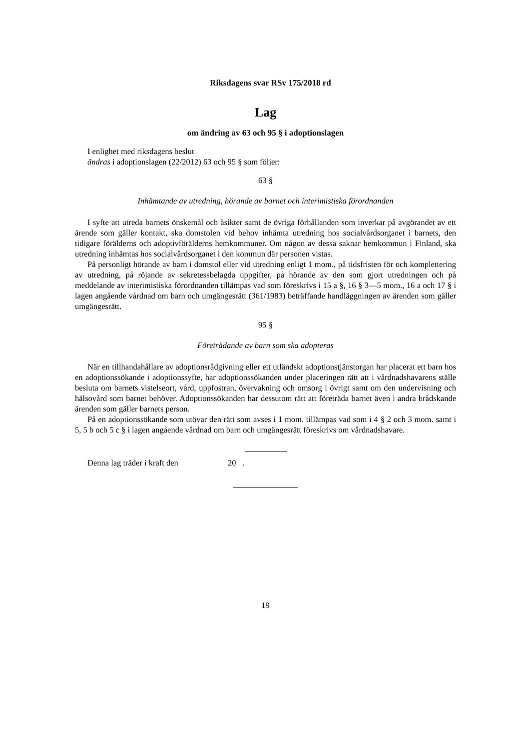Riksdagens svar RSv 175/2018 rd
Lag
om ändring av 63 och 95 § i adoptionslagen
I enlighet med riksdagens beslut
ändras i adoptionslagen (22/2012) 63 och 95 § som följer:
63 §
Inhämtande av utredning, hörande av barnet och interimistiska förordnanden
I syfte att utreda barnets önskemål och åsikter samt de övriga förhållanden som inverkar på avgörandet av ett ärende som gäller kontakt, ska domstolen vid behov inhämta utredning hos socialvårdsorganet i barnets, den tidigare förälderns och adoptivförälderns hemkommuner. Om någon av dessa saknar hemkommun i Finland, ska utredning inhämtas hos socialvårdsorganet i den kommun där personen vistas.
På personligt hörande av barn i domstol eller vid utredning enligt 1 mom., på tidsfristen för och komplettering av utredning, på röjande av sekretessbelagda uppgifter, på hörande av den som gjort utredningen och på meddelande av interimistiska förordnanden tillämpas vad som föreskrivs i 15 a §, 16 § 3—5 mom., 16 a och 17 § i lagen angående vårdnad om barn och umgängesrätt (361/1983) beträffande handläggningen av ärenden som gäller umgängesrätt.
95 §
Företrädande av barn som ska adopteras
När en tillhandahållare av adoptionsrådgivning eller ett utländskt adoptionstjänstorgan har placerat ett barn hos en adoptionssökande i adoptionssyfte, har adoptionssökanden under placeringen rätt att i vårdnadshavarens ställe besluta om barnets vistelseort, vård, uppfostran, övervakning och omsorg i övrigt samt om den undervisning och hälsovård som barnet behöver. Adoptionssökanden har dessutom rätt att företräda barnet även i andra brådskande ärenden som gäller barnets person.
På en adoptionssökande som utövar den rätt som avses i 1 mom. tillämpas vad som i 4 § 2 och 3 mom. samt i 5, 5 b och 5 c § i lagen angående vårdnad om barn och umgängesrätt föreskrivs om vårdnadshavare.
Denna lag träder i kraft den 20 .
19